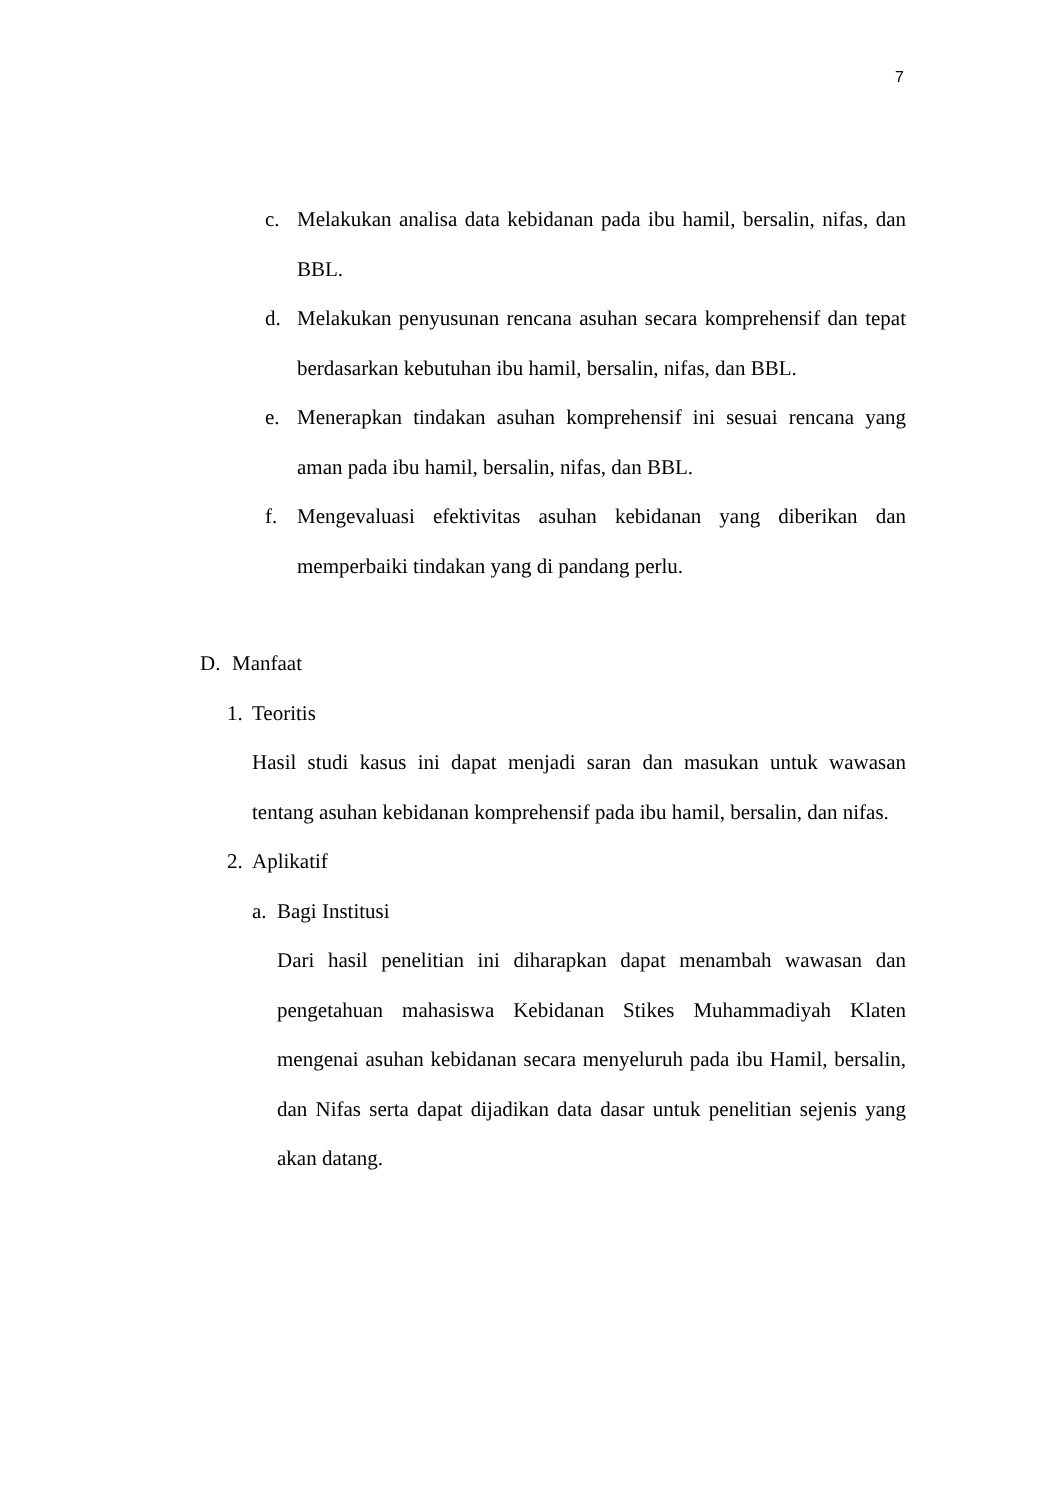7
c. Melakukan analisa data kebidanan pada ibu hamil, bersalin, nifas, dan BBL.
d. Melakukan penyusunan rencana asuhan secara komprehensif dan tepat berdasarkan kebutuhan ibu hamil, bersalin, nifas, dan BBL.
e. Menerapkan tindakan asuhan komprehensif ini sesuai rencana yang aman pada ibu hamil, bersalin, nifas, dan BBL.
f. Mengevaluasi efektivitas asuhan kebidanan yang diberikan dan memperbaiki tindakan yang di pandang perlu.
D. Manfaat
1. Teoritis
Hasil studi kasus ini dapat menjadi saran dan masukan untuk wawasan tentang asuhan kebidanan komprehensif pada ibu hamil, bersalin, dan nifas.
2. Aplikatif
a. Bagi Institusi
Dari hasil penelitian ini diharapkan dapat menambah wawasan dan pengetahuan mahasiswa Kebidanan Stikes Muhammadiyah Klaten mengenai asuhan kebidanan secara menyeluruh pada ibu Hamil, bersalin, dan Nifas serta dapat dijadikan data dasar untuk penelitian sejenis yang akan datang.